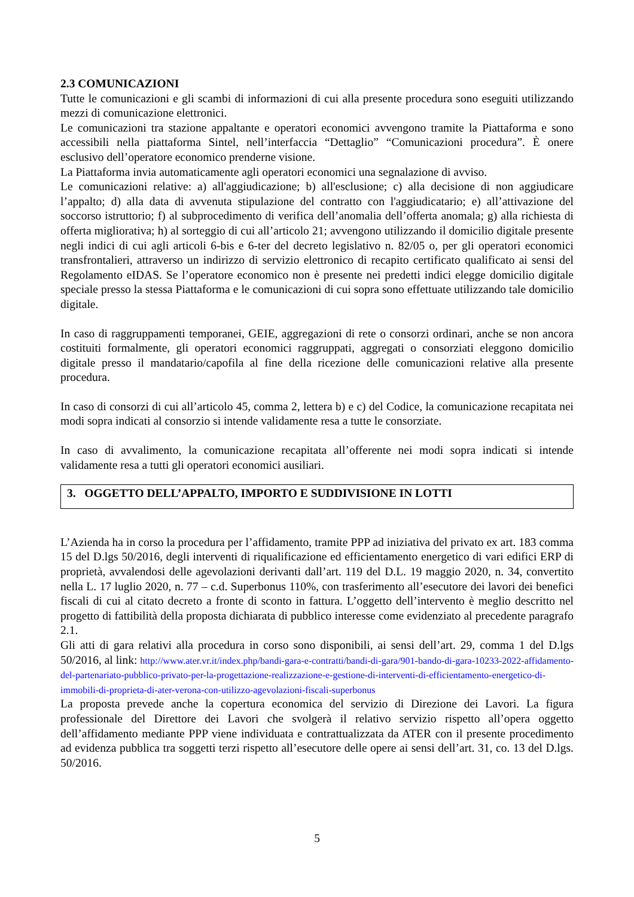2.3 COMUNICAZIONI
Tutte le comunicazioni e gli scambi di informazioni di cui alla presente procedura sono eseguiti utilizzando mezzi di comunicazione elettronici.
Le comunicazioni tra stazione appaltante e operatori economici avvengono tramite la Piattaforma e sono accessibili nella piattaforma Sintel, nell’interfaccia “Dettaglio” “Comunicazioni procedura”. È onere esclusivo dell’operatore economico prenderne visione.
La Piattaforma invia automaticamente agli operatori economici una segnalazione di avviso.
Le comunicazioni relative: a) all'aggiudicazione; b) all'esclusione; c) alla decisione di non aggiudicare l’appalto; d) alla data di avvenuta stipulazione del contratto con l'aggiudicatario; e) all’attivazione del soccorso istruttorio; f) al subprocedimento di verifica dell’anomalia dell’offerta anomala; g) alla richiesta di offerta migliorativa; h) al sorteggio di cui all’articolo 21; avvengono utilizzando il domicilio digitale presente negli indici di cui agli articoli 6-bis e 6-ter del decreto legislativo n. 82/05 o, per gli operatori economici transfrontalieri, attraverso un indirizzo di servizio elettronico di recapito certificato qualificato ai sensi del Regolamento eIDAS. Se l’operatore economico non è presente nei predetti indici elegge domicilio digitale speciale presso la stessa Piattaforma e le comunicazioni di cui sopra sono effettuate utilizzando tale domicilio digitale.
In caso di raggruppamenti temporanei, GEIE, aggregazioni di rete o consorzi ordinari, anche se non ancora costituiti formalmente, gli operatori economici raggruppati, aggregati o consorziati eleggono domicilio digitale presso il mandatario/capofila al fine della ricezione delle comunicazioni relative alla presente procedura.
In caso di consorzi di cui all’articolo 45, comma 2, lettera b) e c) del Codice, la comunicazione recapitata nei modi sopra indicati al consorzio si intende validamente resa a tutte le consorziate.
In caso di avvalimento, la comunicazione recapitata all’offerente nei modi sopra indicati si intende validamente resa a tutti gli operatori economici ausiliari.
3. OGGETTO DELL’APPALTO, IMPORTO E SUDDIVISIONE IN LOTTI
L’Azienda ha in corso la procedura per l’affidamento, tramite PPP ad iniziativa del privato ex art. 183 comma 15 del D.lgs 50/2016, degli interventi di riqualificazione ed efficientamento energetico di vari edifici ERP di proprietà, avvalendosi delle agevolazioni derivanti dall’art. 119 del D.L. 19 maggio 2020, n. 34, convertito nella L. 17 luglio 2020, n. 77 – c.d. Superbonus 110%, con trasferimento all’esecutore dei lavori dei benefici fiscali di cui al citato decreto a fronte di sconto in fattura. L’oggetto dell’intervento è meglio descritto nel progetto di fattibilità della proposta dichiarata di pubblico interesse come evidenziato al precedente paragrafo 2.1.
Gli atti di gara relativi alla procedura in corso sono disponibili, ai sensi dell’art. 29, comma 1 del D.lgs 50/2016, al link: http://www.ater.vr.it/index.php/bandi-gara-e-contratti/bandi-di-gara/901-bando-di-gara-10233-2022-affidamento-del-partenariato-pubblico-privato-per-la-progettazione-realizzazione-e-gestione-di-interventi-di-efficientamento-energetico-di-immobili-di-proprieta-di-ater-verona-con-utilizzo-agevolazioni-fiscali-superbonus
La proposta prevede anche la copertura economica del servizio di Direzione dei Lavori. La figura professionale del Direttore dei Lavori che svolgerà il relativo servizio rispetto all’opera oggetto dell’affidamento mediante PPP viene individuata e contrattualizzata da ATER con il presente procedimento ad evidenza pubblica tra soggetti terzi rispetto all’esecutore delle opere ai sensi dell’art. 31, co. 13 del D.lgs. 50/2016.
5